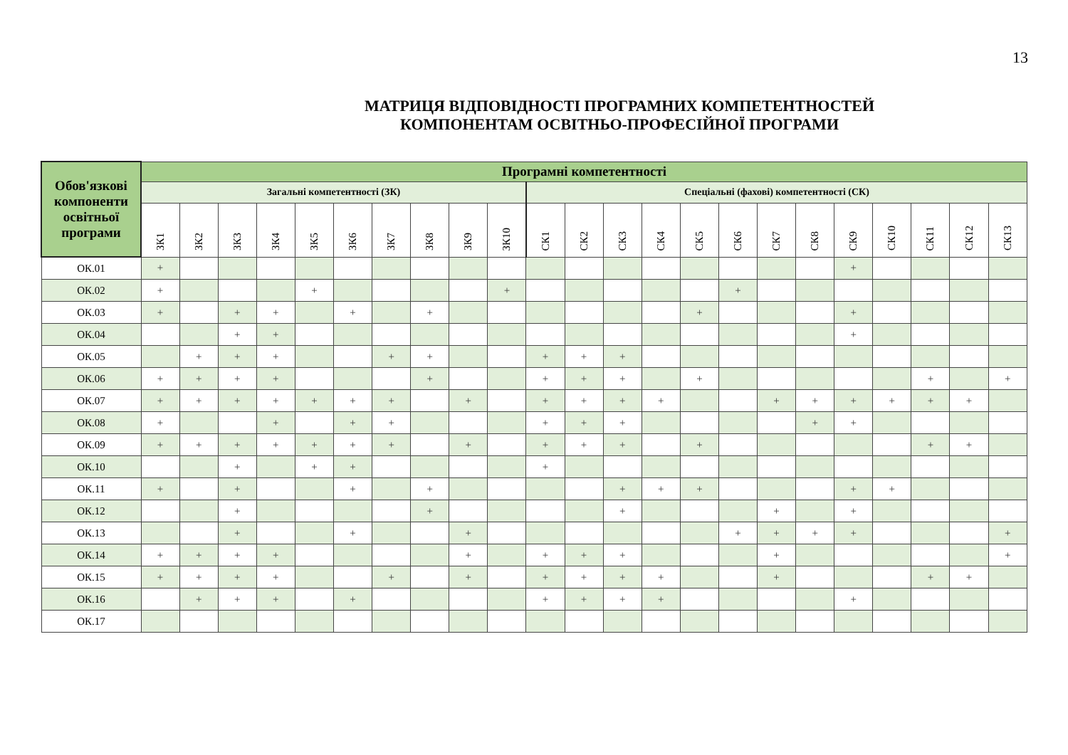13
МАТРИЦЯ ВІДПОВІДНОСТІ ПРОГРАМНИХ КОМПЕТЕНТНОСТЕЙ
КОМПОНЕНТАМ ОСВІТНЬО-ПРОФЕСІЙНОЇ ПРОГРАМИ
| Обов'язкові компоненти освітньої програми | Програмні компетентності | | | | | | | | | | | | | | | | | | | | | | |
| --- | --- | --- | --- | --- | --- | --- | --- | --- | --- | --- | --- | --- | --- | --- | --- | --- | --- | --- | --- | --- | --- | --- | --- |
| | Загальні компетентності (ЗК) | | | | | | | | | | Спеціальні (фахові) компетентності (СК) | | | | | | | | | | | | |
| | ЗК1 | ЗК2 | ЗК3 | ЗК4 | ЗК5 | ЗК6 | ЗК7 | ЗК8 | ЗК9 | ЗК10 | СК1 | СК2 | СК3 | СК4 | СК5 | СК6 | СК7 | СК8 | СК9 | СК10 | СК11 | СК12 | СК13 |
| ОК.01 | + | | | | | | | | | | | | | | | | | | + | | | | |
| ОК.02 | + | | | | + | | | | | + | | | | | | + | | | | | | | |
| ОК.03 | + | | + | + | | + | | + | | | | | | | + | | | | + | | | | |
| ОК.04 | | | + | + | | | | | | | | | | | | | | | + | | | | |
| ОК.05 | | + | + | + | | | + | + | | | + | + | + | | | | | | | | | | |
| ОК.06 | + | + | + | + | | | | + | | | + | + | + | | + | | | | | | + | | + |
| ОК.07 | + | + | + | + | + | + | + | | + | | + | + | + | + | | | + | + | + | + | + | + | |
| ОК.08 | + | | | + | | + | + | | | | + | + | + | | | | | + | + | | | | |
| ОК.09 | + | + | + | + | + | + | + | | + | | + | + | + | | + | | | | | | + | + | |
| ОК.10 | | | + | | + | + | | | | | + | | | | | | | | | | | | |
| ОК.11 | + | | + | | | + | | + | | | | | + | + | + | | | | + | + | | | |
| ОК.12 | | | + | | | | | + | | | | | + | | | | + | | + | | | | |
| ОК.13 | | | + | | | + | | | + | | | | | | | + | + | + | + | | | | + |
| ОК.14 | + | + | + | + | | | | | + | | + | + | + | | | | + | | | | | | + |
| ОК.15 | + | + | + | + | | | + | | + | | + | + | + | + | | | + | | | | + | + | |
| ОК.16 | | + | + | + | | + | | | | | + | + | + | + | | | | | + | | | | |
| ОК.17 | | | | | | | | | | | | | | | | | | | | | | | |